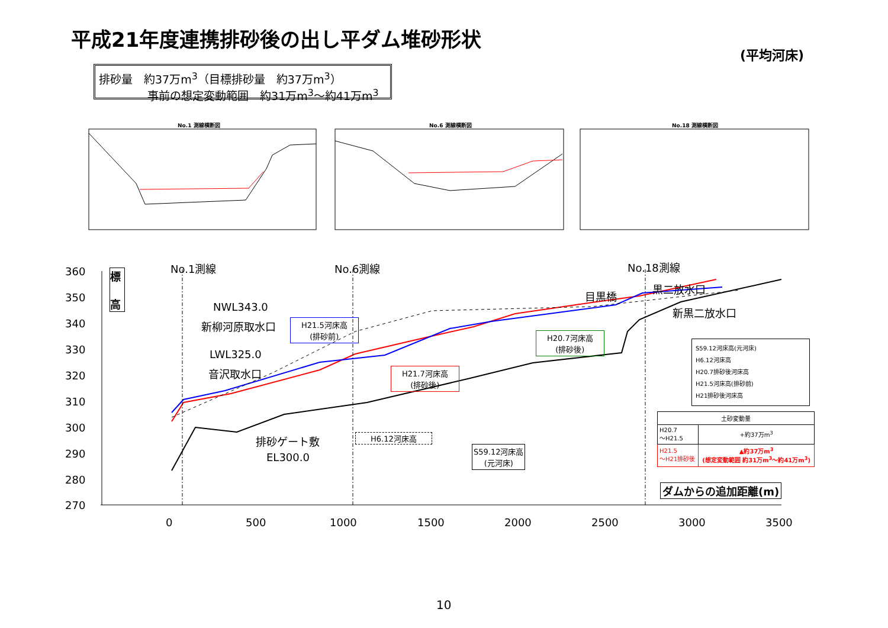平成21年度連携排砂後の出し平ダム堆砂形状
(平均河床)
排砂量　約37万m<sup>3</sup>（目標排砂量　約37万m<sup>3</sup>）
　　　　 事前の想定変動範囲　約31万m<sup>3</sup>～約41万m<sup>3</sup>
No.1 測線横断図 No.6 測線横断図 No.18 測線横断図
360
350
340
330
320
310
300
290
280
270
標
高
No.1測線 No.6測線 No.18測線
NWL343.0
新柳河原取水口
LWL325.0
音沢取水口
排砂ゲート敷
　EL300.0
目黒橋
黒二放水口
新黒二放水口
H21.5河床高
(排砂前)
H20.7河床高
(排砂後)
H21.7河床高
(排砂後)
H6.12河床高
S59.12河床高
(元河床)
S59.12河床高(元河床)
H6.12河床高
H20.7排砂後河床高
H21.5河床高(排砂前)
H21排砂後河床高
| 土砂変動量 | |
| --- | --- |
| H20.7 ～H21.5 | +約37万m<sup>3</sup> |
| H21.5 ～H21排砂後 | ▲約37万m<sup>3</sup> (想定変動範囲 約31万m<sup>3</sup>～約41万m<sup>3</sup>) |
ダムからの追加距離(m)
0 500 1000 1500 2000 2500 3000 3500
10